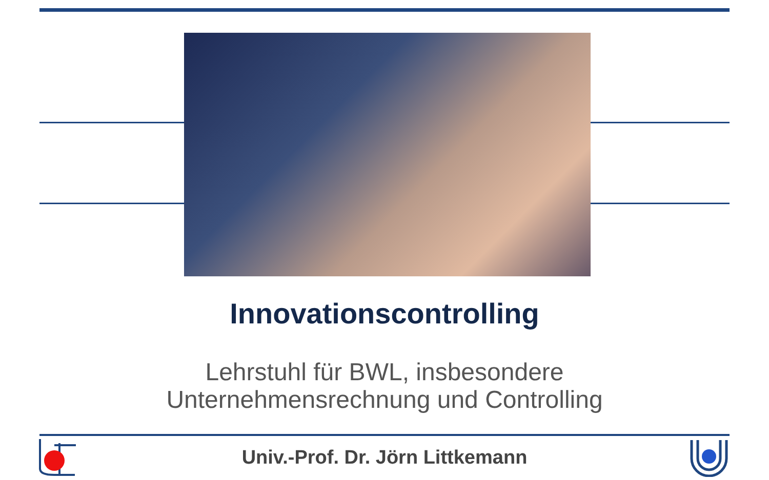Innovationscontrolling
Lehrstuhl für BWL, insbesondere
Unternehmensrechnung und Controlling
Univ.-Prof. Dr. Jörn Littkemann